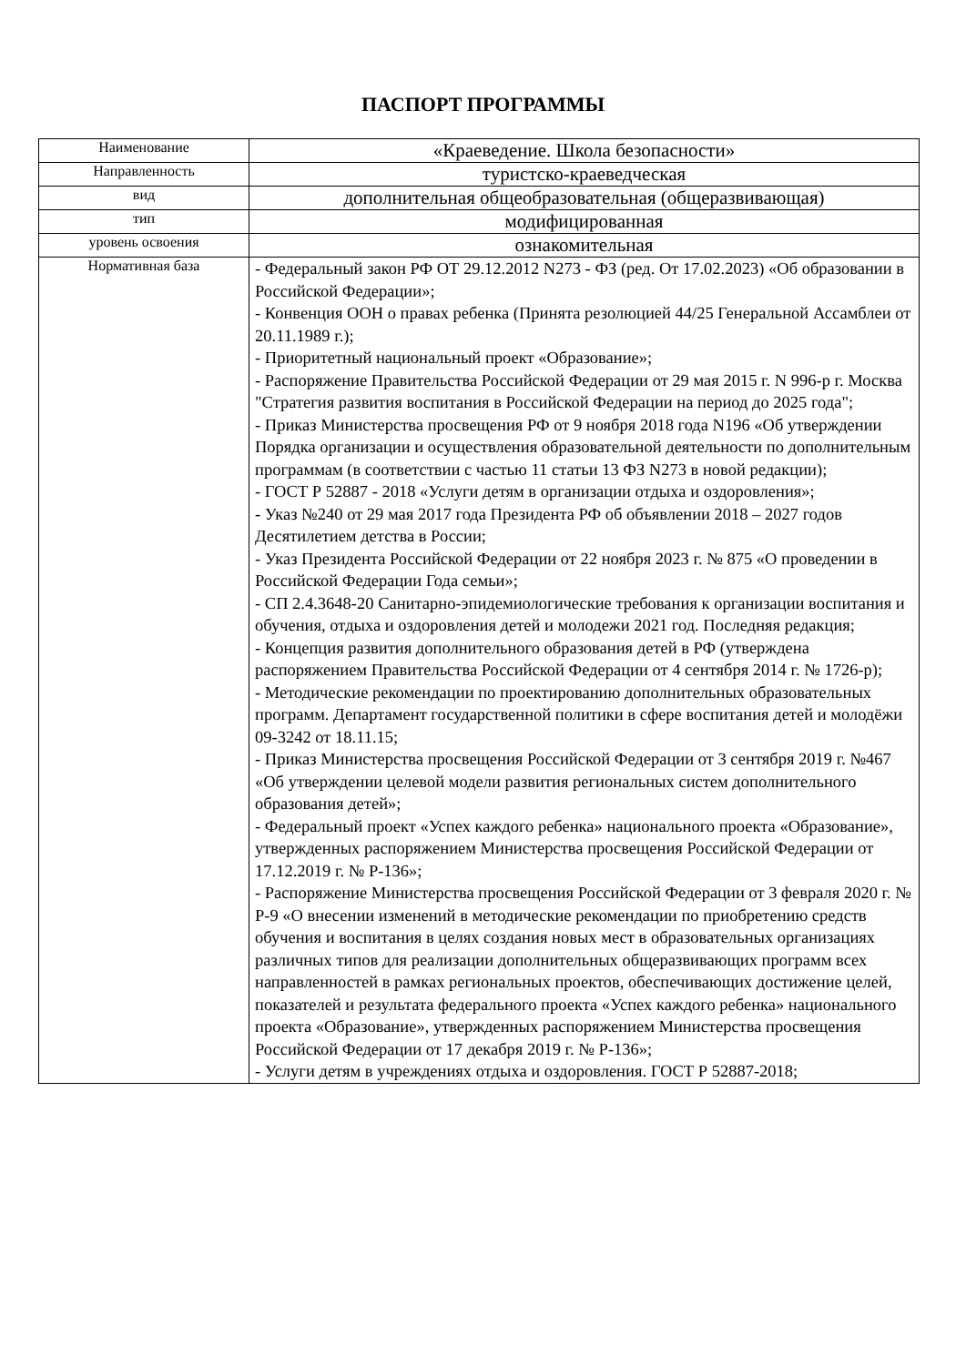ПАСПОРТ ПРОГРАММЫ
| Наименование | «Краеведение. Школа безопасности» |
| Направленность | туристско-краеведческая |
| вид | дополнительная общеобразовательная (общеразвивающая) |
| тип | модифицированная |
| уровень освоения | ознакомительная |
| Нормативная база | - Федеральный закон РФ ОТ 29.12.2012 N273 - ФЗ (ред. От 17.02.2023) «Об образовании в Российской Федерации»; - Конвенция ООН о правах ребенка (Принята резолюцией 44/25 Генеральной Ассамблеи от 20.11.1989 г.); - Приоритетный национальный проект «Образование»; - Распоряжение Правительства Российской Федерации от 29 мая 2015 г. N 996-р г. Москва "Стратегия развития воспитания в Российской Федерации на период до 2025 года"; - Приказ Министерства просвещения РФ от 9 ноября 2018 года N196 «Об утверждении Порядка организации и осуществления образовательной деятельности по дополнительным программам (в соответствии с частью 11 статьи 13 ФЗ N273 в новой редакции); - ГОСТ Р 52887 - 2018 «Услуги детям в организации отдыха и оздоровления»; - Указ №240 от 29 мая 2017 года Президента РФ об объявлении 2018 – 2027 годов Десятилетием детства в России; - Указ Президента Российской Федерации от 22 ноября 2023 г. № 875 «О проведении в Российской Федерации Года семьи»; - СП 2.4.3648-20 Санитарно-эпидемиологические требования к организации воспитания и обучения, отдыха и оздоровления детей и молодежи 2021 год. Последняя редакция; - Концепция развития дополнительного образования детей в РФ (утверждена распоряжением Правительства Российской Федерации от 4 сентября 2014 г. № 1726-р); - Методические рекомендации по проектированию дополнительных образовательных программ. Департамент государственной политики в сфере воспитания детей и молодёжи 09-3242 от 18.11.15; - Приказ Министерства просвещения Российской Федерации от 3 сентября 2019 г. №467 «Об утверждении целевой модели развития региональных систем дополнительного образования детей»; - Федеральный проект «Успех каждого ребенка» национального проекта «Образование», утвержденных распоряжением Министерства просвещения Российской Федерации от 17.12.2019 г. № Р-136»; - Распоряжение Министерства просвещения Российской Федерации от 3 февраля 2020 г. № Р-9 «О внесении изменений в методические рекомендации по приобретению средств обучения и воспитания в целях создания новых мест в образовательных организациях различных типов для реализации дополнительных общеразвивающих программ всех направленностей в рамках региональных проектов, обеспечивающих достижение целей, показателей и результата федерального проекта «Успех каждого ребенка» национального проекта «Образование», утвержденных распоряжением Министерства просвещения Российской Федерации от 17 декабря 2019 г. № Р-136»; - Услуги детям в учреждениях отдыха и оздоровления. ГОСТ Р 52887-2018; |